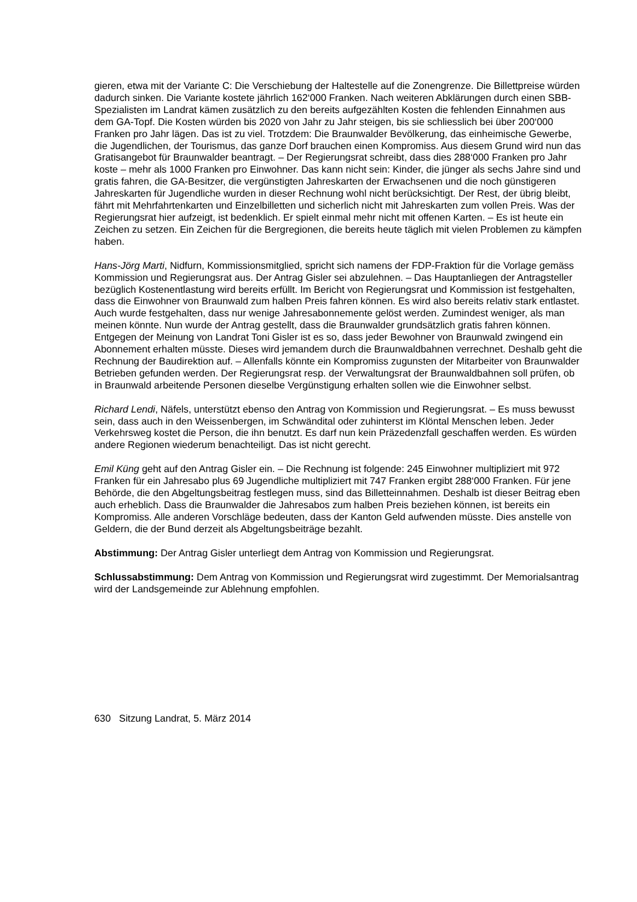gieren, etwa mit der Variante C: Die Verschiebung der Haltestelle auf die Zonengrenze. Die Billettpreise würden dadurch sinken. Die Variante kostete jährlich 162‘000 Franken. Nach weiteren Abklärungen durch einen SBB-Spezialisten im Landrat kämen zusätzlich zu den bereits aufgezählten Kosten die fehlenden Einnahmen aus dem GA-Topf. Die Kosten würden bis 2020 von Jahr zu Jahr steigen, bis sie schliesslich bei über 200‘000 Franken pro Jahr lägen. Das ist zu viel. Trotzdem: Die Braunwalder Bevölkerung, das einheimische Gewerbe, die Jugendlichen, der Tourismus, das ganze Dorf brauchen einen Kompromiss. Aus diesem Grund wird nun das Gratisangebot für Braunwalder beantragt. – Der Regierungsrat schreibt, dass dies 288‘000 Franken pro Jahr koste – mehr als 1000 Franken pro Einwohner. Das kann nicht sein: Kinder, die jünger als sechs Jahre sind und gratis fahren, die GA-Besitzer, die vergünstigten Jahreskarten der Erwachsenen und die noch günstigeren Jahreskarten für Jugendliche wurden in dieser Rechnung wohl nicht berücksichtigt. Der Rest, der übrig bleibt, fährt mit Mehrfahrtenkarten und Einzelbilletten und sicherlich nicht mit Jahreskarten zum vollen Preis. Was der Regierungsrat hier aufzeigt, ist bedenklich. Er spielt einmal mehr nicht mit offenen Karten. – Es ist heute ein Zeichen zu setzen. Ein Zeichen für die Bergregionen, die bereits heute täglich mit vielen Problemen zu kämpfen haben.
Hans-Jörg Marti, Nidfurn, Kommissionsmitglied, spricht sich namens der FDP-Fraktion für die Vorlage gemäss Kommission und Regierungsrat aus. Der Antrag Gisler sei abzulehnen. – Das Hauptanliegen der Antragsteller bezüglich Kostenentlastung wird bereits erfüllt. Im Bericht von Regierungsrat und Kommission ist festgehalten, dass die Einwohner von Braunwald zum halben Preis fahren können. Es wird also bereits relativ stark entlastet. Auch wurde festgehalten, dass nur wenige Jahresabonnemente gelöst werden. Zumindest weniger, als man meinen könnte. Nun wurde der Antrag gestellt, dass die Braunwalder grundsätzlich gratis fahren können. Entgegen der Meinung von Landrat Toni Gisler ist es so, dass jeder Bewohner von Braunwald zwingend ein Abonnement erhalten müsste. Dieses wird jemandem durch die Braunwaldbahnen verrechnet. Deshalb geht die Rechnung der Baudirektion auf. – Allenfalls könnte ein Kompromiss zugunsten der Mitarbeiter von Braunwalder Betrieben gefunden werden. Der Regierungsrat resp. der Verwaltungsrat der Braunwaldbahnen soll prüfen, ob in Braunwald arbeitende Personen dieselbe Vergünstigung erhalten sollen wie die Einwohner selbst.
Richard Lendi, Näfels, unterstützt ebenso den Antrag von Kommission und Regierungsrat. – Es muss bewusst sein, dass auch in den Weissenbergen, im Schwändital oder zuhinterst im Klöntal Menschen leben. Jeder Verkehrsweg kostet die Person, die ihn benutzt. Es darf nun kein Präzedenzfall geschaffen werden. Es würden andere Regionen wiederum benachteiligt. Das ist nicht gerecht.
Emil Küng geht auf den Antrag Gisler ein. – Die Rechnung ist folgende: 245 Einwohner multipliziert mit 972 Franken für ein Jahresabo plus 69 Jugendliche multipliziert mit 747 Franken ergibt 288‘000 Franken. Für jene Behörde, die den Abgeltungsbeitrag festlegen muss, sind das Billetteinnahmen. Deshalb ist dieser Beitrag eben auch erheblich. Dass die Braunwalder die Jahresabos zum halben Preis beziehen können, ist bereits ein Kompromiss. Alle anderen Vorschläge bedeuten, dass der Kanton Geld aufwenden müsste. Dies anstelle von Geldern, die der Bund derzeit als Abgeltungsbeiträge bezahlt.
Abstimmung: Der Antrag Gisler unterliegt dem Antrag von Kommission und Regierungsrat.
Schlussabstimmung: Dem Antrag von Kommission und Regierungsrat wird zugestimmt. Der Memorialsantrag wird der Landsgemeinde zur Ablehnung empfohlen.
630 Sitzung Landrat, 5. März 2014